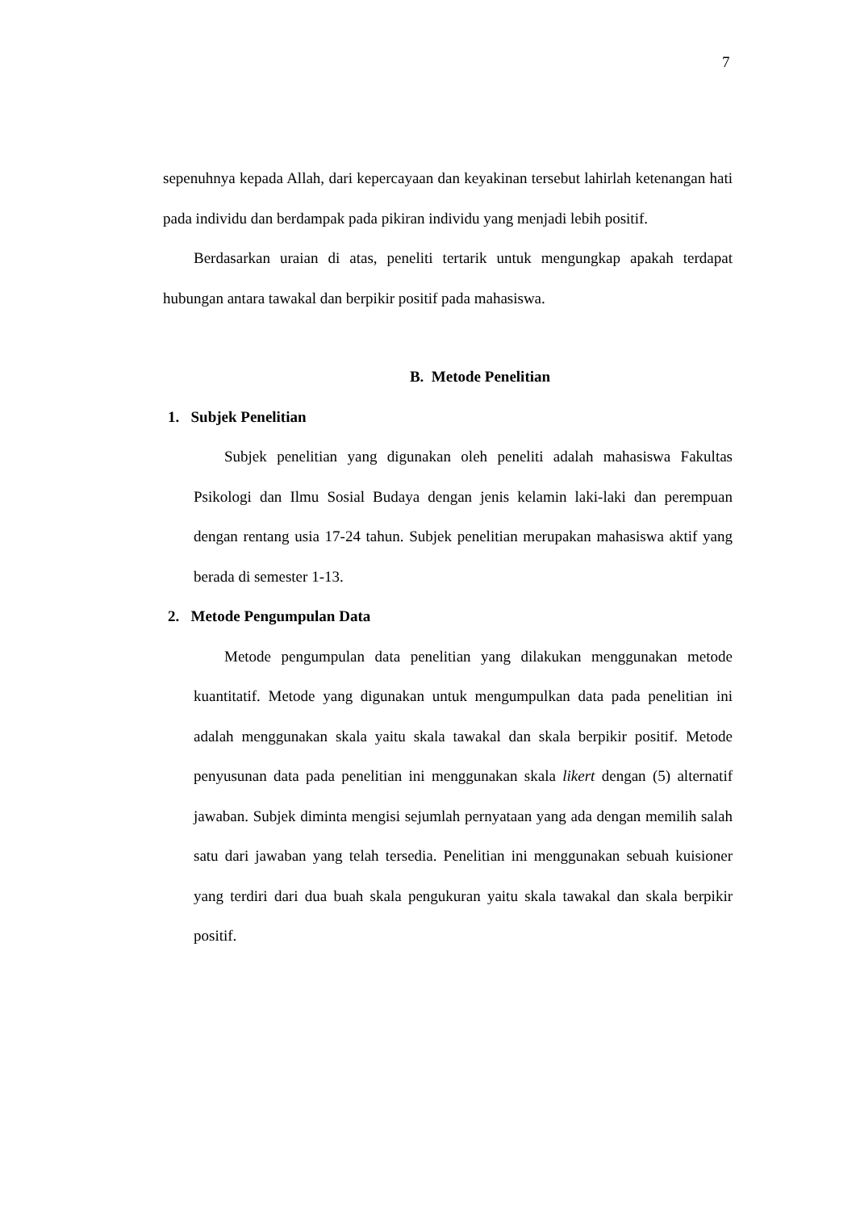7
sepenuhnya kepada Allah, dari kepercayaan dan keyakinan tersebut lahirlah ketenangan hati pada individu dan berdampak pada pikiran individu yang menjadi lebih positif.
Berdasarkan uraian di atas, peneliti tertarik untuk mengungkap apakah terdapat hubungan antara tawakal dan berpikir positif pada mahasiswa.
B. Metode Penelitian
1. Subjek Penelitian
Subjek penelitian yang digunakan oleh peneliti adalah mahasiswa Fakultas Psikologi dan Ilmu Sosial Budaya dengan jenis kelamin laki-laki dan perempuan dengan rentang usia 17-24 tahun. Subjek penelitian merupakan mahasiswa aktif yang berada di semester 1-13.
2. Metode Pengumpulan Data
Metode pengumpulan data penelitian yang dilakukan menggunakan metode kuantitatif. Metode yang digunakan untuk mengumpulkan data pada penelitian ini adalah menggunakan skala yaitu skala tawakal dan skala berpikir positif. Metode penyusunan data pada penelitian ini menggunakan skala likert dengan (5) alternatif jawaban. Subjek diminta mengisi sejumlah pernyataan yang ada dengan memilih salah satu dari jawaban yang telah tersedia. Penelitian ini menggunakan sebuah kuisioner yang terdiri dari dua buah skala pengukuran yaitu skala tawakal dan skala berpikir positif.